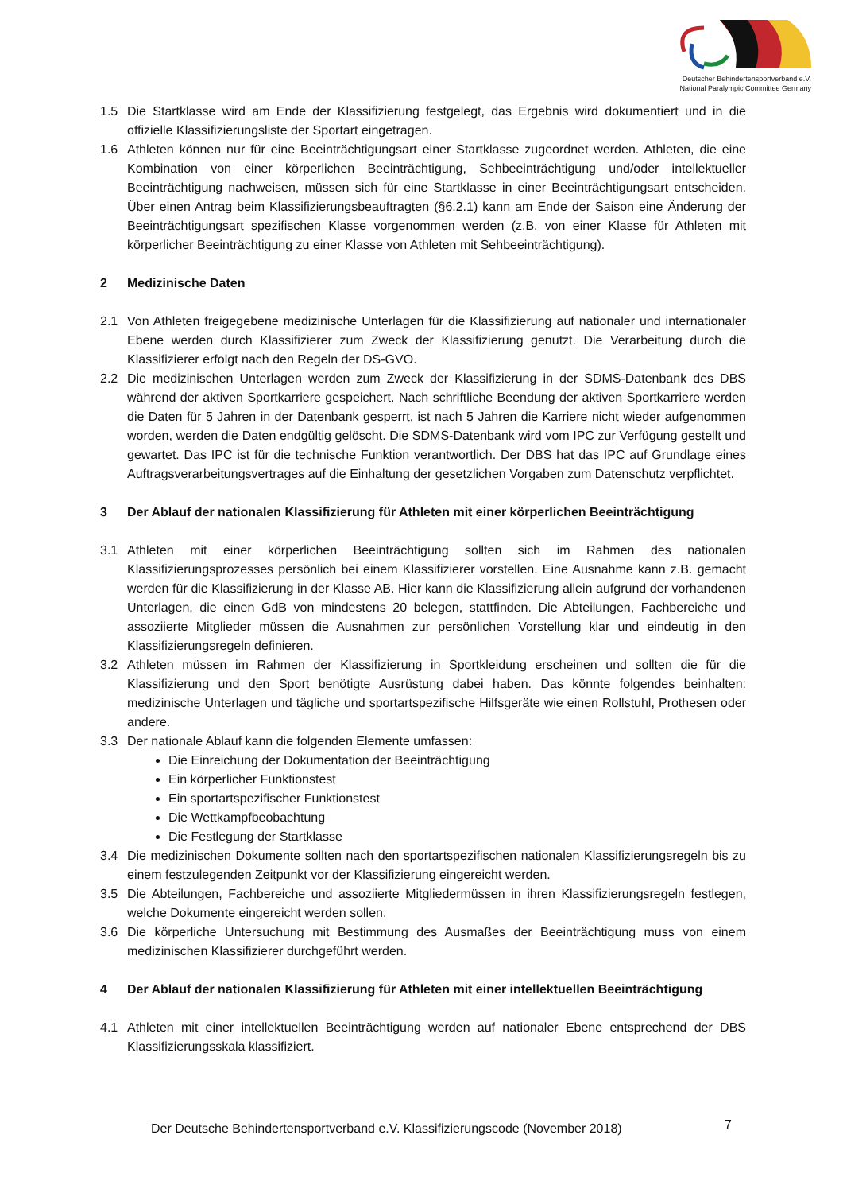Deutscher Behindertensportverband e.V.
National Paralympic Committee Germany
1.5 Die Startklasse wird am Ende der Klassifizierung festgelegt, das Ergebnis wird dokumentiert und in die offizielle Klassifizierungsliste der Sportart eingetragen.
1.6 Athleten können nur für eine Beeinträchtigungsart einer Startklasse zugeordnet werden. Athleten, die eine Kombination von einer körperlichen Beeinträchtigung, Sehbeeinträchtigung und/oder intellektueller Beeinträchtigung nachweisen, müssen sich für eine Startklasse in einer Beeinträchtigungsart entscheiden. Über einen Antrag beim Klassifizierungsbeauftragten (§6.2.1) kann am Ende der Saison eine Änderung der Beeinträchtigungsart spezifischen Klasse vorgenommen werden (z.B. von einer Klasse für Athleten mit körperlicher Beeinträchtigung zu einer Klasse von Athleten mit Sehbeeinträchtigung).
2 Medizinische Daten
2.1 Von Athleten freigegebene medizinische Unterlagen für die Klassifizierung auf nationaler und internationaler Ebene werden durch Klassifizierer zum Zweck der Klassifizierung genutzt. Die Verarbeitung durch die Klassifizierer erfolgt nach den Regeln der DS-GVO.
2.2 Die medizinischen Unterlagen werden zum Zweck der Klassifizierung in der SDMS-Datenbank des DBS während der aktiven Sportkarriere gespeichert. Nach schriftliche Beendung der aktiven Sportkarriere werden die Daten für 5 Jahren in der Datenbank gesperrt, ist nach 5 Jahren die Karriere nicht wieder aufgenommen worden, werden die Daten endgültig gelöscht. Die SDMS-Datenbank wird vom IPC zur Verfügung gestellt und gewartet. Das IPC ist für die technische Funktion verantwortlich. Der DBS hat das IPC auf Grundlage eines Auftragsverarbeitungsvertrages auf die Einhaltung der gesetzlichen Vorgaben zum Datenschutz verpflichtet.
3 Der Ablauf der nationalen Klassifizierung für Athleten mit einer körperlichen Beeinträchtigung
3.1 Athleten mit einer körperlichen Beeinträchtigung sollten sich im Rahmen des nationalen Klassifizierungsprozesses persönlich bei einem Klassifizierer vorstellen. Eine Ausnahme kann z.B. gemacht werden für die Klassifizierung in der Klasse AB. Hier kann die Klassifizierung allein aufgrund der vorhandenen Unterlagen, die einen GdB von mindestens 20 belegen, stattfinden. Die Abteilungen, Fachbereiche und assoziierte Mitglieder müssen die Ausnahmen zur persönlichen Vorstellung klar und eindeutig in den Klassifizierungsregeln definieren.
3.2 Athleten müssen im Rahmen der Klassifizierung in Sportkleidung erscheinen und sollten die für die Klassifizierung und den Sport benötigte Ausrüstung dabei haben. Das könnte folgendes beinhalten: medizinische Unterlagen und tägliche und sportartspezifische Hilfsgeräte wie einen Rollstuhl, Prothesen oder andere.
3.3 Der nationale Ablauf kann die folgenden Elemente umfassen:
Die Einreichung der Dokumentation der Beeinträchtigung
Ein körperlicher Funktionstest
Ein sportartspezifischer Funktionstest
Die Wettkampfbeobachtung
Die Festlegung der Startklasse
3.4 Die medizinischen Dokumente sollten nach den sportartspezifischen nationalen Klassifizierungsregeln bis zu einem festzulegenden Zeitpunkt vor der Klassifizierung eingereicht werden.
3.5 Die Abteilungen, Fachbereiche und assoziierte Mitgliedermüssen in ihren Klassifizierungsregeln festlegen, welche Dokumente eingereicht werden sollen.
3.6 Die körperliche Untersuchung mit Bestimmung des Ausmaßes der Beeinträchtigung muss von einem medizinischen Klassifizierer durchgeführt werden.
4 Der Ablauf der nationalen Klassifizierung für Athleten mit einer intellektuellen Beeinträchtigung
4.1 Athleten mit einer intellektuellen Beeinträchtigung werden auf nationaler Ebene entsprechend der DBS Klassifizierungsskala klassifiziert.
Der Deutsche Behindertensportverband e.V. Klassifizierungscode (November 2018)
7